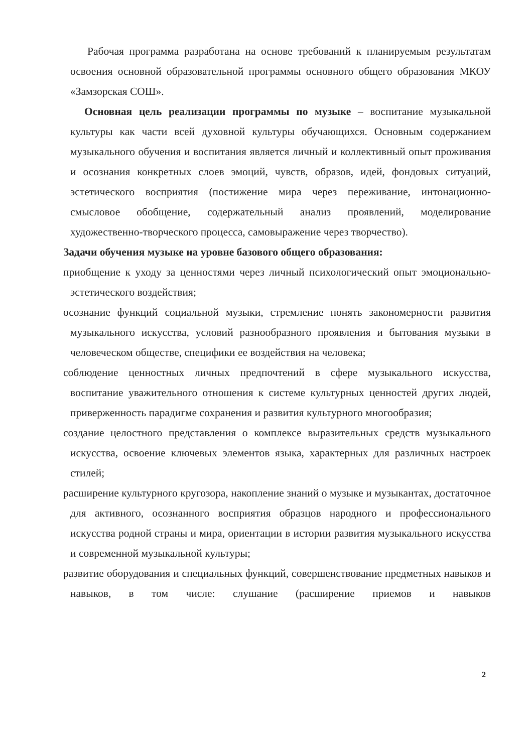Рабочая программа разработана на основе требований к планируемым результатам освоения основной образовательной программы основного общего образования МКОУ «Замзорская СОШ».
Основная цель реализации программы по музыке – воспитание музыкальной культуры как части всей духовной культуры обучающихся. Основным содержанием музыкального обучения и воспитания является личный и коллективный опыт проживания и осознания конкретных слоев эмоций, чувств, образов, идей, фондовых ситуаций, эстетического восприятия (постижение мира через переживание, интонационно-смысловое обобщение, содержательный анализ проявлений, моделирование художественно-творческого процесса, самовыражение через творчество).
Задачи обучения музыке на уровне базового общего образования:
приобщение к уходу за ценностями через личный психологический опыт эмоционально-эстетического воздействия;
осознание функций социальной музыки, стремление понять закономерности развития музыкального искусства, условий разнообразного проявления и бытования музыки в человеческом обществе, специфики ее воздействия на человека;
соблюдение ценностных личных предпочтений в сфере музыкального искусства, воспитание уважительного отношения к системе культурных ценностей других людей, приверженность парадигме сохранения и развития культурного многообразия;
создание целостного представления о комплексе выразительных средств музыкального искусства, освоение ключевых элементов языка, характерных для различных настроек стилей;
расширение культурного кругозора, накопление знаний о музыке и музыкантах, достаточное для активного, осознанного восприятия образцов народного и профессионального искусства родной страны и мира, ориентации в истории развития музыкального искусства и современной музыкальной культуры;
развитие оборудования и специальных функций, совершенствование предметных навыков и навыков, в том числе: слушание (расширение приемов и навыков
2